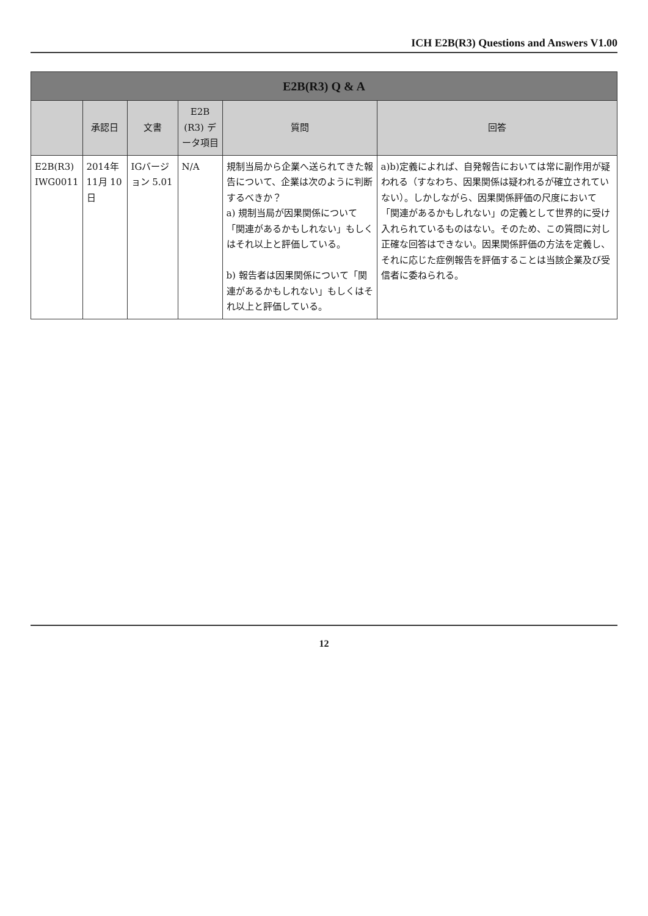ICH E2B(R3) Questions and Answers V1.00
| E2B(R3) Q & A | | | | | |
| --- | --- | --- | --- | --- | --- |
| | 承認日 | 文書 | E2B (R3) データ項目 | 質問 | 回答 |
| E2B(R3) IWG0011 | 2014年 11月 10日 | IGバージョン 5.01 | N/A | 規制当局から企業へ送られてきた報告について、企業は次のように判断するべきか？ a) 規制当局が因果関係について「関連があるかもしれない」もしくはそれ以上と評価している。 b) 報告者は因果関係について「関連があるかもしれない」もしくはそれ以上と評価している。 | a)b)定義によれば、自発報告においては常に副作用が疑われる（すなわち、因果関係は疑われるが確立されていない）。しかしながら、因果関係評価の尺度において「関連があるかもしれない」の定義として世界的に受け入れられているものはない。そのため、この質問に対し正確な回答はできない。因果関係評価の方法を定義し、それに応じた症例報告を評価することは当該企業及び受信者に委ねられる。 |
12